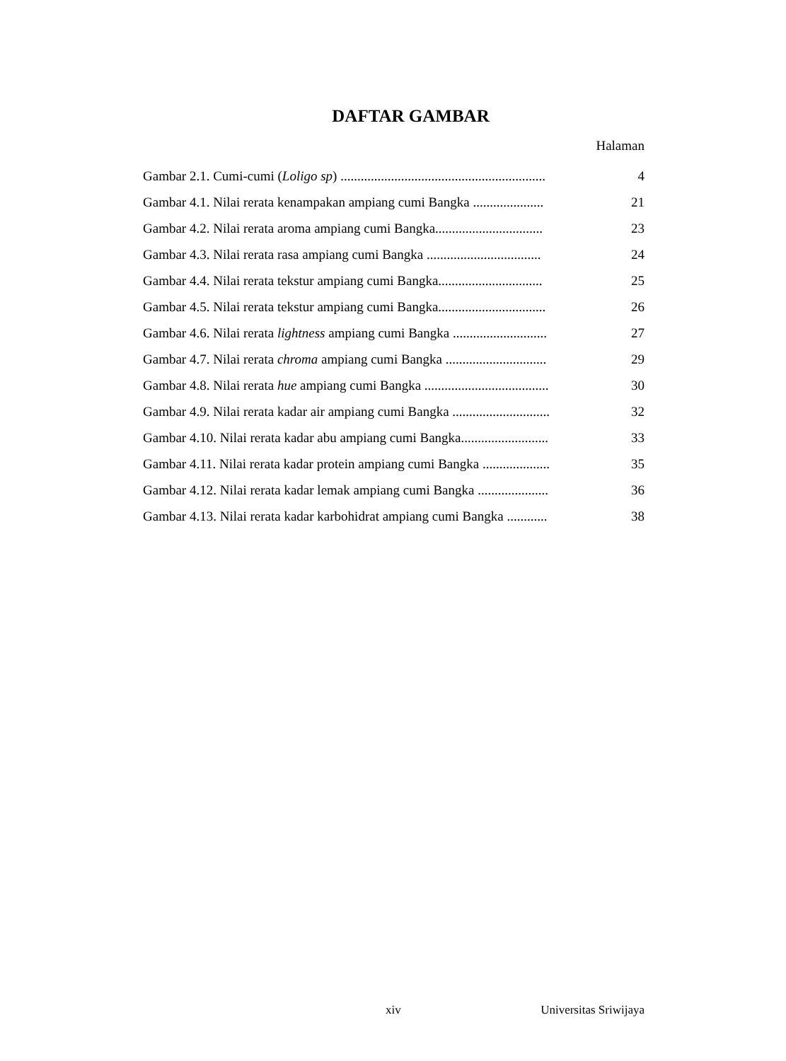DAFTAR GAMBAR
Halaman
Gambar 2.1. Cumi-cumi (Loligo sp) ............................................................. 4
Gambar 4.1. Nilai rerata kenampakan ampiang cumi Bangka ..................... 21
Gambar 4.2. Nilai rerata aroma ampiang cumi Bangka................................ 23
Gambar 4.3. Nilai rerata rasa ampiang cumi Bangka .................................. 24
Gambar 4.4. Nilai rerata tekstur ampiang cumi Bangka............................... 25
Gambar 4.5. Nilai rerata tekstur ampiang cumi Bangka................................ 26
Gambar 4.6. Nilai rerata lightness ampiang cumi Bangka ............................ 27
Gambar 4.7. Nilai rerata chroma ampiang cumi Bangka .............................. 29
Gambar 4.8. Nilai rerata hue ampiang cumi Bangka ..................................... 30
Gambar 4.9. Nilai rerata kadar air ampiang cumi Bangka ............................. 32
Gambar 4.10. Nilai rerata kadar abu ampiang cumi Bangka.......................... 33
Gambar 4.11. Nilai rerata kadar protein ampiang cumi Bangka .................... 35
Gambar 4.12. Nilai rerata kadar lemak ampiang cumi Bangka ..................... 36
Gambar 4.13. Nilai rerata kadar karbohidrat ampiang cumi Bangka ............ 38
xiv Universitas Sriwijaya